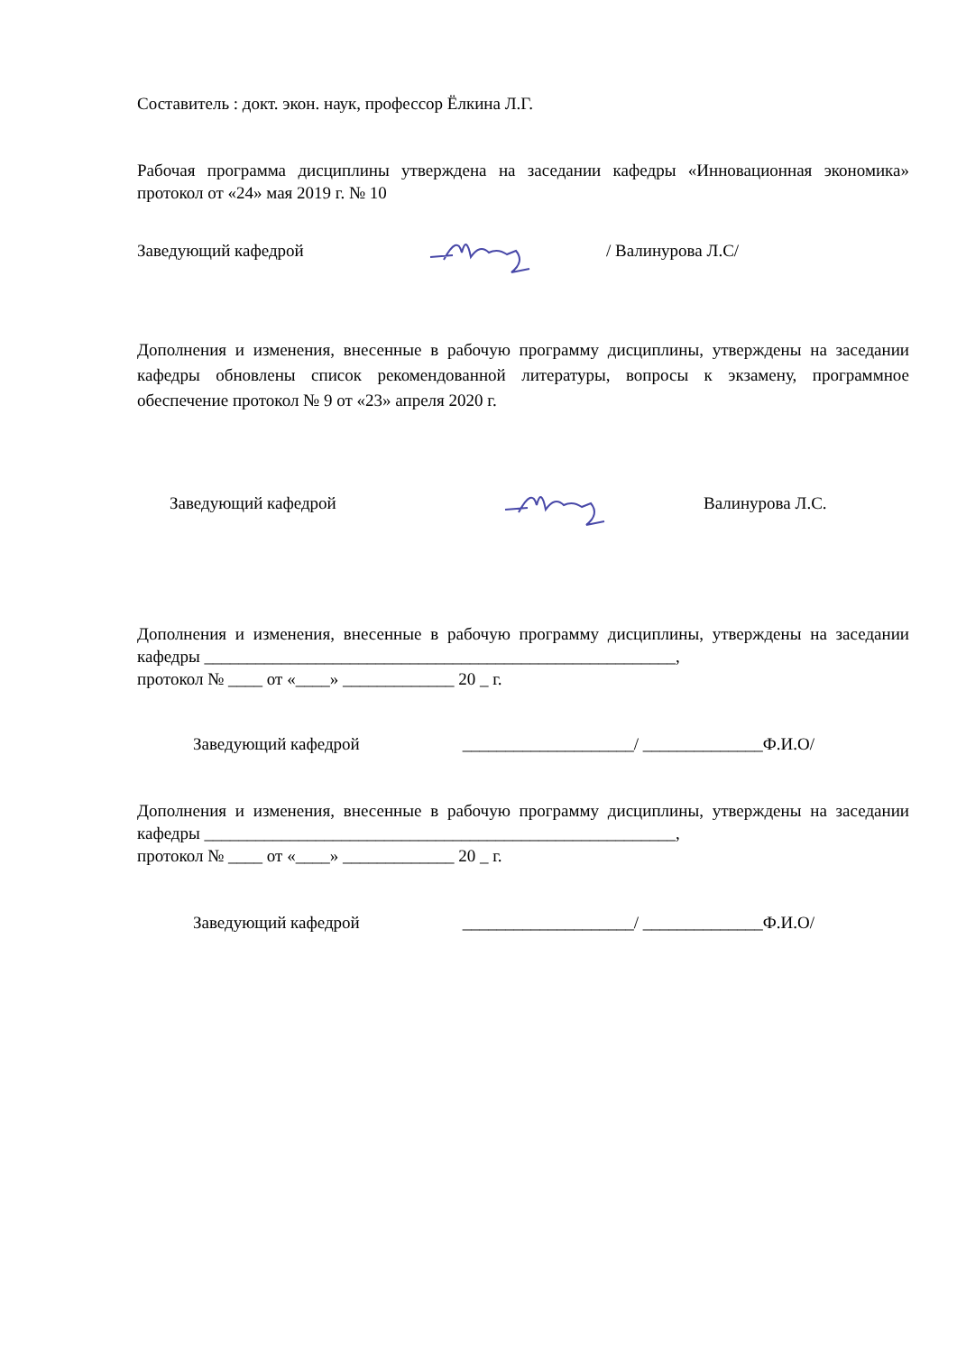Составитель : докт. экон. наук, профессор Ёлкина Л.Г.
Рабочая программа дисциплины утверждена на заседании кафедры «Инновационная экономика» протокол от «24» мая 2019 г. № 10
Заведующий кафедрой / Валинурова Л.С/
Дополнения и изменения, внесенные в рабочую программу дисциплины, утверждены на заседании кафедры обновлены список рекомендованной литературы, вопросы к экзамену, программное обеспечение протокол № 9 от «23» апреля 2020 г.
Заведующий кафедрой Валинурова Л.С.
Дополнения и изменения, внесенные в рабочую программу дисциплины, утверждены на заседании кафедры _______________________________________________________,
протокол № ____ от «____» _____________ 20 _ г.
Заведующий кафедрой ____________________/ ______________Ф.И.О/
Дополнения и изменения, внесенные в рабочую программу дисциплины, утверждены на заседании кафедры _______________________________________________________,
протокол № ____ от «____» _____________ 20 _ г.
Заведующий кафедрой ____________________/ ______________Ф.И.О/